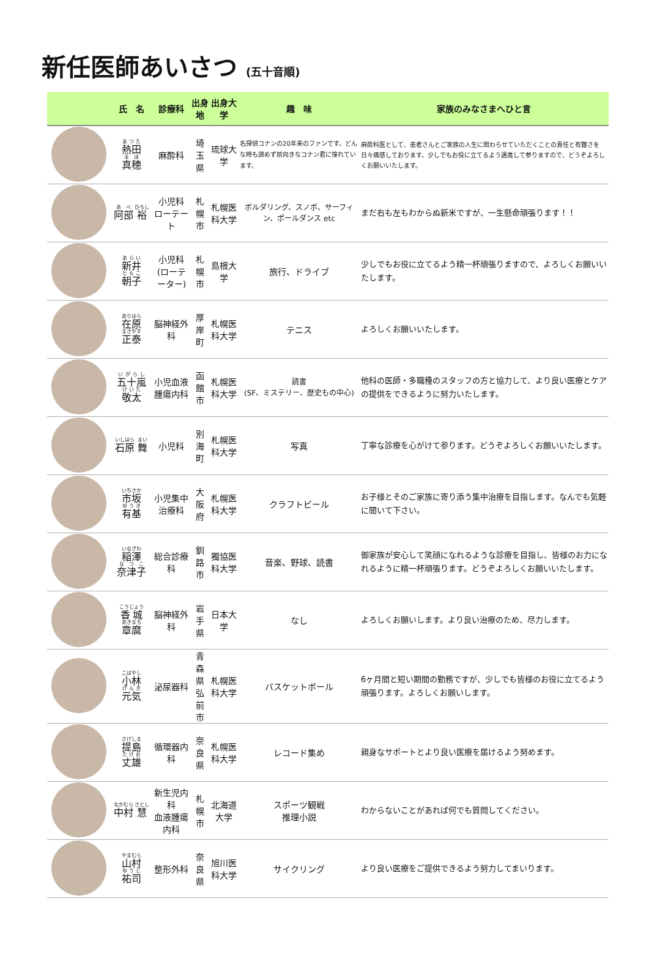新任医師あいさつ (五十音順)
| | 氏 名 | 診療科 | 出身地 | 出身大学 | 趣 味 | 家族のみなさまへひと言 |
| --- | --- | --- | --- | --- | --- | --- |
| | 熱田 真穂 | 麻酔科 | 埼玉県 | 琉球大学 | 名探偵コナンの20年来のファンです。どんな時も諦めず前向きなコナン君に憧れています。 | 麻酔科医として、患者さんとご家族の人生に関わらせていただくことの責任と有難さを日々痛感しております。少しでもお役に立てるよう邁進して参りますので、どうぞよろしくお願いいたします。 |
| | 阿部 裕 | 小児科 ローテート | 札幌市 | 札幌医科大学 | ボルダリング、スノボ、サーフィン、ポールダンス etc | まだ右も左もわからぬ新米ですが、一生懸命頑張ります！！ |
| | 新井 朝子 | 小児科 (ローテーター) | 札幌市 | 島根大学 | 旅行、ドライブ | 少しでもお役に立てるよう精一杯頑張りますので、よろしくお願いいたします。 |
| | 在原 正泰 | 脳神経外科 | 厚岸町 | 札幌医科大学 | テニス | よろしくお願いいたします。 |
| | 五十嵐 敬太 | 小児血液腫瘍内科 | 函館市 | 札幌医科大学 | 読書 (SF、ミステリー、歴史もの中心) | 他科の医師・多職種のスタッフの方と協力して、より良い医療とケアの提供をできるように努力いたします。 |
| | 石原 舞 | 小児科 | 別海町 | 札幌医科大学 | 写真 | 丁寧な診療を心がけて参ります。どうぞよろしくお願いいたします。 |
| | 市坂 有基 | 小児集中治療科 | 大阪府 | 札幌医科大学 | クラフトビール | お子様とそのご家族に寄り添う集中治療を目指します。なんでも気軽に聞いて下さい。 |
| | 稲澤 奈津子 | 総合診療科 | 釧路市 | 獨協医科大学 | 音楽、野球、読書 | 御家族が安心して笑顔になれるような診療を目指し、皆様のお力になれるように精一杯頑張ります。どうぞよろしくお願いいたします。 |
| | 香城 章麿 | 脳神経外科 | 岩手県 | 日本大学 | なし | よろしくお願いします。より良い治療のため、尽力します。 |
| | 小林 元気 | 泌尿器科 | 青森県 弘前市 | 札幌医科大学 | バスケットボール | 6ヶ月間と短い期間の勤務ですが、少しでも皆様のお役に立てるよう頑張ります。よろしくお願いします。 |
| | 提島 丈雄 | 循環器内科 | 奈良県 | 札幌医科大学 | レコード集め | 親身なサポートとより良い医療を届けるよう努めます。 |
| | 中村 慧 | 新生児内科 血液腫瘍内科 | 札幌市 | 北海道大学 | スポーツ観戦 推理小説 | わからないことがあれば何でも質問してください。 |
| | 山村 祐司 | 整形外科 | 奈良県 | 旭川医科大学 | サイクリング | より良い医療をご提供できるよう努力してまいります。 |